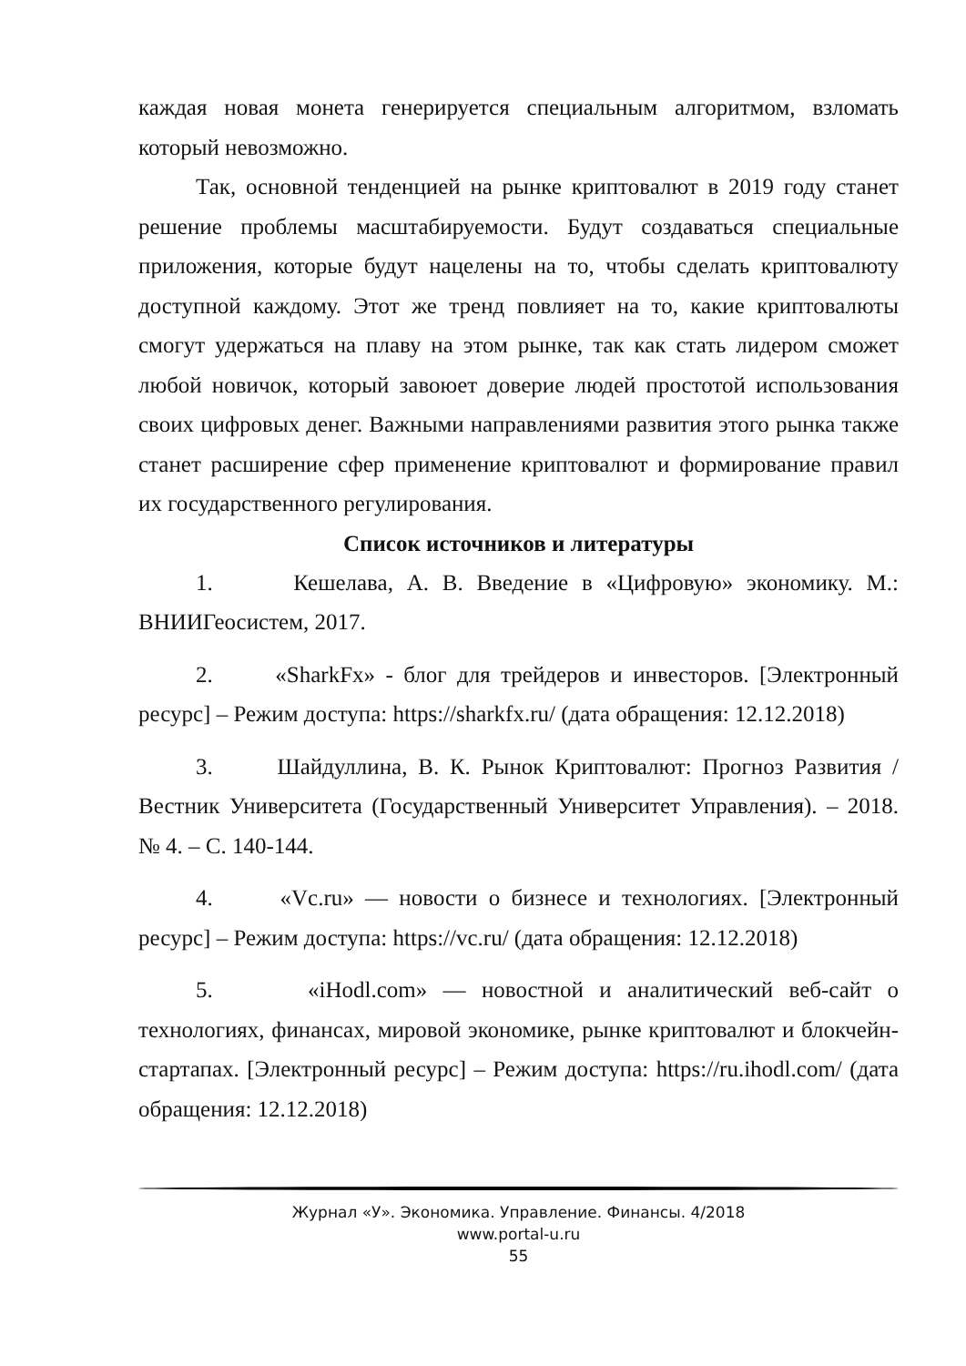каждая новая монета генерируется специальным алгоритмом, взломать который невозможно.
Так, основной тенденцией на рынке криптовалют в 2019 году станет решение проблемы масштабируемости. Будут создаваться специальные приложения, которые будут нацелены на то, чтобы сделать криптовалюту доступной каждому. Этот же тренд повлияет на то, какие криптовалюты смогут удержаться на плаву на этом рынке, так как стать лидером сможет любой новичок, который завоюет доверие людей простотой использования своих цифровых денег. Важными направлениями развития этого рынка также станет расширение сфер применение криптовалют и формирование правил их государственного регулирования.
Список источников и литературы
1. Кешелава, А. В. Введение в «Цифровую» экономику. М.: ВНИИГеосистем, 2017.
2. «SharkFx» - блог для трейдеров и инвесторов. [Электронный ресурс] – Режим доступа: https://sharkfx.ru/ (дата обращения: 12.12.2018)
3. Шайдуллина, В. К. Рынок Криптовалют: Прогноз Развития / Вестник Университета (Государственный Университет Управления). – 2018. № 4. – С. 140-144.
4. «Vc.ru» — новости о бизнесе и технологиях. [Электронный ресурс] – Режим доступа: https://vc.ru/ (дата обращения: 12.12.2018)
5. «iHodl.com» — новостной и аналитический веб-сайт о технологиях, финансах, мировой экономике, рынке криптовалют и блокчейн-стартапах. [Электронный ресурс] – Режим доступа: https://ru.ihodl.com/ (дата обращения: 12.12.2018)
Журнал «У». Экономика. Управление. Финансы. 4/2018
www.portal-u.ru
55